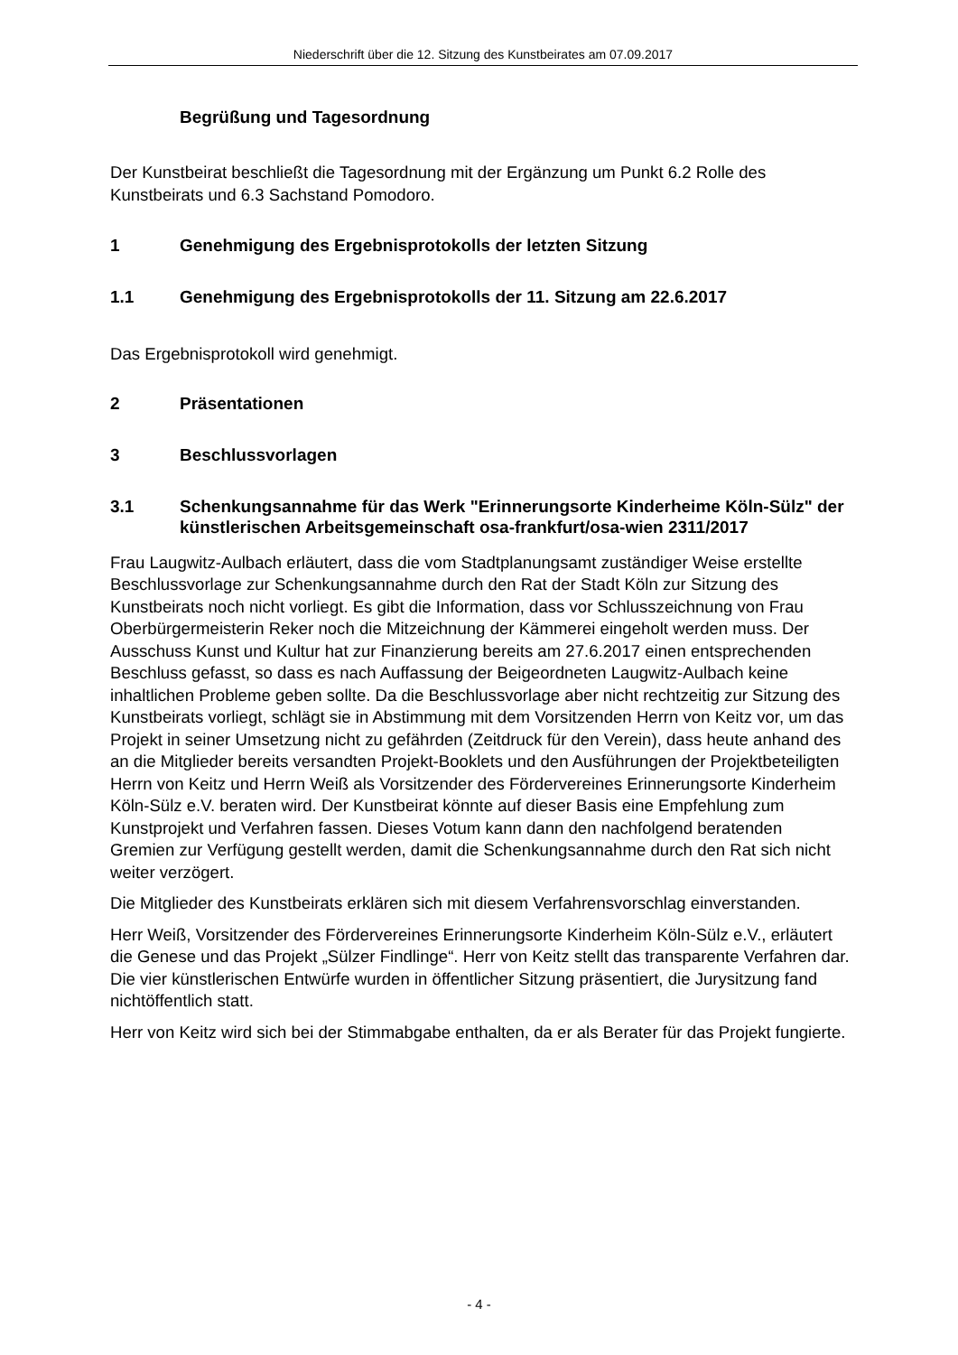Niederschrift über die 12. Sitzung des Kunstbeirates am 07.09.2017
Begrüßung und Tagesordnung
Der Kunstbeirat beschließt die Tagesordnung mit der Ergänzung um Punkt 6.2 Rolle des Kunstbeirats und 6.3 Sachstand Pomodoro.
1 Genehmigung des Ergebnisprotokolls der letzten Sitzung
1.1 Genehmigung des Ergebnisprotokolls der 11. Sitzung am 22.6.2017
Das Ergebnisprotokoll wird genehmigt.
2 Präsentationen
3 Beschlussvorlagen
3.1 Schenkungsannahme für das Werk "Erinnerungsorte Kinderheime Köln-Sülz" der künstlerischen Arbeitsgemeinschaft osa-frankfurt/osa-wien 2311/2017
Frau Laugwitz-Aulbach erläutert, dass die vom Stadtplanungsamt zuständiger Weise erstellte Beschlussvorlage zur Schenkungsannahme durch den Rat der Stadt Köln zur Sitzung des Kunstbeirats noch nicht vorliegt. Es gibt die Information, dass vor Schlusszeichnung von Frau Oberbürgermeisterin Reker noch die Mitzeichnung der Kämmerei eingeholt werden muss. Der Ausschuss Kunst und Kultur hat zur Finanzierung bereits am 27.6.2017 einen entsprechenden Beschluss gefasst, so dass es nach Auffassung der Beigeordneten Laugwitz-Aulbach keine inhaltlichen Probleme geben sollte. Da die Beschlussvorlage aber nicht rechtzeitig zur Sitzung des Kunstbeirats vorliegt, schlägt sie in Abstimmung mit dem Vorsitzenden Herrn von Keitz vor, um das Projekt in seiner Umsetzung nicht zu gefährden (Zeitdruck für den Verein), dass heute anhand des an die Mitglieder bereits versandten Projekt-Booklets und den Ausführungen der Projektbeteiligten Herrn von Keitz und Herrn Weiß als Vorsitzender des Fördervereines Erinnerungsorte Kinderheim Köln-Sülz e.V. beraten wird. Der Kunstbeirat könnte auf dieser Basis eine Empfehlung zum Kunstprojekt und Verfahren fassen. Dieses Votum kann dann den nachfolgend beratenden Gremien zur Verfügung gestellt werden, damit die Schenkungsannahme durch den Rat sich nicht weiter verzögert.
Die Mitglieder des Kunstbeirats erklären sich mit diesem Verfahrensvorschlag einverstanden.
Herr Weiß, Vorsitzender des Fördervereines Erinnerungsorte Kinderheim Köln-Sülz e.V., erläutert die Genese und das Projekt „Sülzer Findlinge“. Herr von Keitz stellt das transparente Verfahren dar. Die vier künstlerischen Entwürfe wurden in öffentlicher Sitzung präsentiert, die Jurysitzung fand nichtöffentlich statt.
Herr von Keitz wird sich bei der Stimmabgabe enthalten, da er als Berater für das Projekt fungierte.
- 4 -